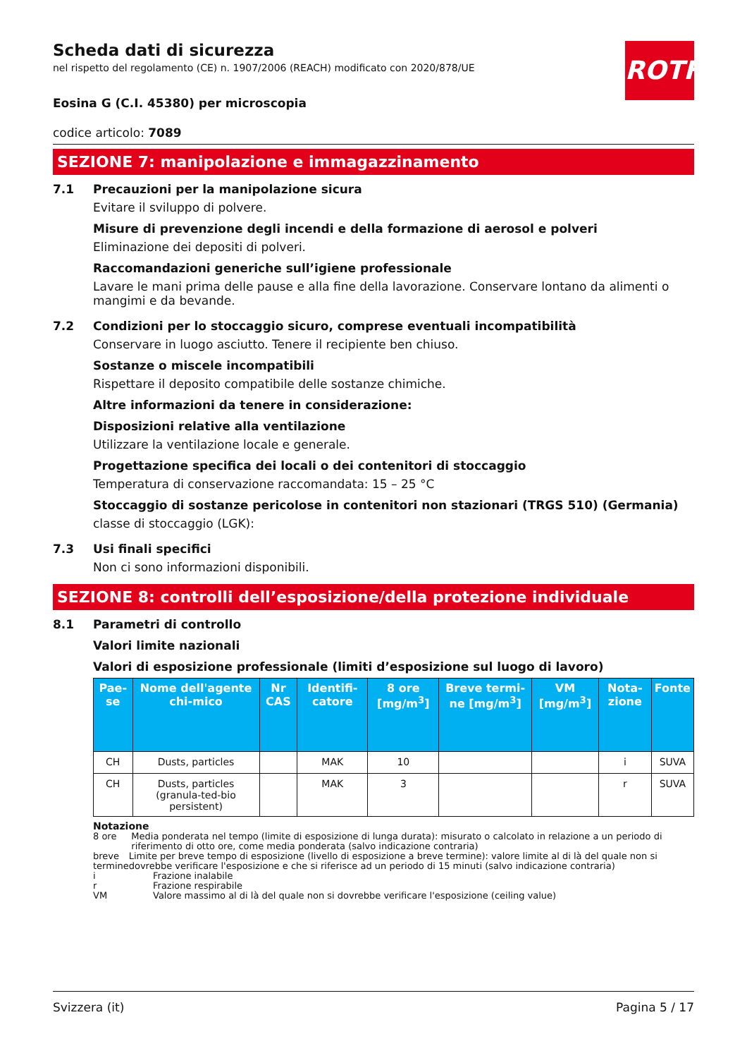ROTH
Scheda dati di sicurezza
nel rispetto del regolamento (CE) n. 1907/2006 (REACH) modificato con 2020/878/UE
Eosina G (C.I. 45380) per microscopia
codice articolo: 7089
SEZIONE 7: manipolazione e immagazzinamento
7.1 Precauzioni per la manipolazione sicura
Evitare il sviluppo di polvere.
Misure di prevenzione degli incendi e della formazione di aerosol e polveri
Eliminazione dei depositi di polveri.
Raccomandazioni generiche sull’igiene professionale
Lavare le mani prima delle pause e alla fine della lavorazione. Conservare lontano da alimenti o mangimi e da bevande.
7.2 Condizioni per lo stoccaggio sicuro, comprese eventuali incompatibilità
Conservare in luogo asciutto. Tenere il recipiente ben chiuso.
Sostanze o miscele incompatibili
Rispettare il deposito compatibile delle sostanze chimiche.
Altre informazioni da tenere in considerazione:
Disposizioni relative alla ventilazione
Utilizzare la ventilazione locale e generale.
Progettazione specifica dei locali o dei contenitori di stoccaggio
Temperatura di conservazione raccomandata: 15 – 25 °C
Stoccaggio di sostanze pericolose in contenitori non stazionari (TRGS 510) (Germania)
classe di stoccaggio (LGK):
7.3 Usi finali specifici
Non ci sono informazioni disponibili.
SEZIONE 8: controlli dell’esposizione/della protezione individuale
8.1 Parametri di controllo
Valori limite nazionali
Valori di esposizione professionale (limiti d’esposizione sul luogo di lavoro)
| Pae-se | Nome dell'agente chi-mico | Nr CAS | Identifi-catore | 8 ore [mg/m<sup>3</sup>] | Breve termi-ne [mg/m<sup>3</sup>] | VM [mg/m<sup>3</sup>] | Nota-zione | Fonte |
| --- | --- | --- | --- | --- | --- | --- | --- | --- |
| CH | Dusts, particles | | MAK | 10 | | | i | SUVA |
| CH | Dusts, particles (granula-ted-bio persistent) | | MAK | 3 | | | r | SUVA |
Notazione
8 ore Media ponderata nel tempo (limite di esposizione di lunga durata): misurato o calcolato in relazione a un periodo di riferimento di otto ore, come media ponderata (salvo indicazione contraria)
breve termine Limite per breve tempo di esposizione (livello di esposizione a breve termine): valore limite al di là del quale non si dovrebbe verificare l'esposizione e che si riferisce ad un periodo di 15 minuti (salvo indicazione contraria)
i Frazione inalabile
r Frazione respirabile
VM Valore massimo al di là del quale non si dovrebbe verificare l'esposizione (ceiling value)
Svizzera (it) Pagina 5 / 17